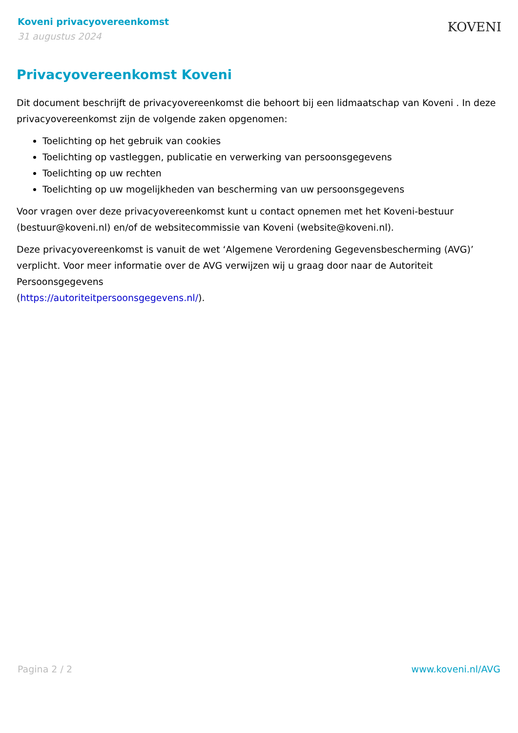Koveni privacyovereenkomst
31 augustus 2024
KOVENI
Privacyovereenkomst Koveni
Dit document beschrijft de privacyovereenkomst die behoort bij een lidmaatschap van Koveni . In deze privacyovereenkomst zijn de volgende zaken opgenomen:
Toelichting op het gebruik van cookies
Toelichting op vastleggen, publicatie en verwerking van persoonsgegevens
Toelichting op uw rechten
Toelichting op uw mogelijkheden van bescherming van uw persoonsgegevens
Voor vragen over deze privacyovereenkomst kunt u contact opnemen met het Koveni-bestuur (bestuur@koveni.nl) en/of de websitecommissie van Koveni (website@koveni.nl).
Deze privacyovereenkomst is vanuit de wet ‘Algemene Verordening Gegevensbescherming (AVG)’ verplicht. Voor meer informatie over de AVG verwijzen wij u graag door naar de Autoriteit Persoonsgegevens
(https://autoriteitpersoonsgegevens.nl/).
Pagina 2 / 2 www.koveni.nl/AVG